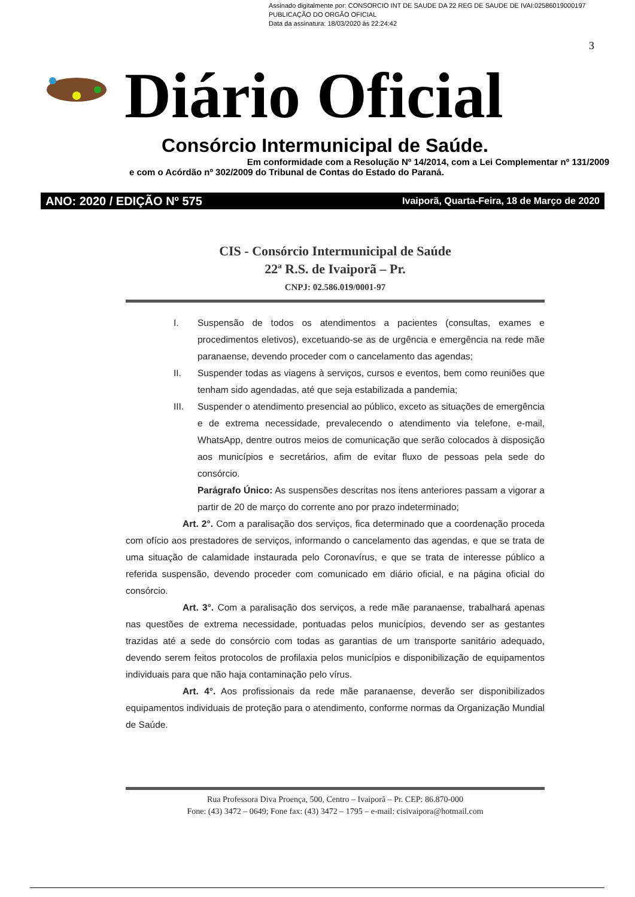Assinado digitalmente por: CONSORCIO INT DE SAUDE DA 22 REG DE SAUDE DE IVAI:02586019000197
PUBLICAÇÃO DO ORGÃO OFICIAL
Data da assinatura: 18/03/2020 às 22:24:42
3
Diário Oficial
Consórcio Intermunicipal de Saúde.
Em conformidade com a Resolução Nº 14/2014, com a Lei Complementar nº 131/2009
e com o Acórdão nº 302/2009 do Tribunal de Contas do Estado do Paraná.
ANO: 2020 / EDIÇÃO Nº 575 Ivaiporã, Quarta-Feira, 18 de Março de 2020
CIS - Consórcio Intermunicipal de Saúde
22ª R.S. de Ivaiporã – Pr.
CNPJ: 02.586.019/0001-97
I. Suspensão de todos os atendimentos a pacientes (consultas, exames e procedimentos eletivos), excetuando-se as de urgência e emergência na rede mãe paranaense, devendo proceder com o cancelamento das agendas;
II. Suspender todas as viagens à serviços, cursos e eventos, bem como reuniões que tenham sido agendadas, até que seja estabilizada a pandemia;
III. Suspender o atendimento presencial ao público, exceto as situações de emergência e de extrema necessidade, prevalecendo o atendimento via telefone, e-mail, WhatsApp, dentre outros meios de comunicação que serão colocados à disposição aos municípios e secretários, afim de evitar fluxo de pessoas pela sede do consórcio.
Parágrafo Único: As suspensões descritas nos itens anteriores passam a vigorar a partir de 20 de março do corrente ano por prazo indeterminado;
Art. 2°. Com a paralisação dos serviços, fica determinado que a coordenação proceda com ofício aos prestadores de serviços, informando o cancelamento das agendas, e que se trata de uma situação de calamidade instaurada pelo Coronavírus, e que se trata de interesse público a referida suspensão, devendo proceder com comunicado em diário oficial, e na página oficial do consórcio.
Art. 3°. Com a paralisação dos serviços, a rede mãe paranaense, trabalhará apenas nas questões de extrema necessidade, pontuadas pelos municípios, devendo ser as gestantes trazidas até a sede do consórcio com todas as garantias de um transporte sanitário adequado, devendo serem feitos protocolos de profilaxia pelos municípios e disponibilização de equipamentos individuais para que não haja contaminação pelo vírus.
Art. 4°. Aos profissionais da rede mãe paranaense, deverão ser disponibilizados equipamentos individuais de proteção para o atendimento, conforme normas da Organização Mundial de Saúde.
Rua Professora Diva Proença, 500, Centro – Ivaiporã – Pr. CEP: 86.870-000
Fone: (43) 3472 – 0649; Fone fax: (43) 3472 – 1795 – e-mail: cisivaipora@hotmail.com